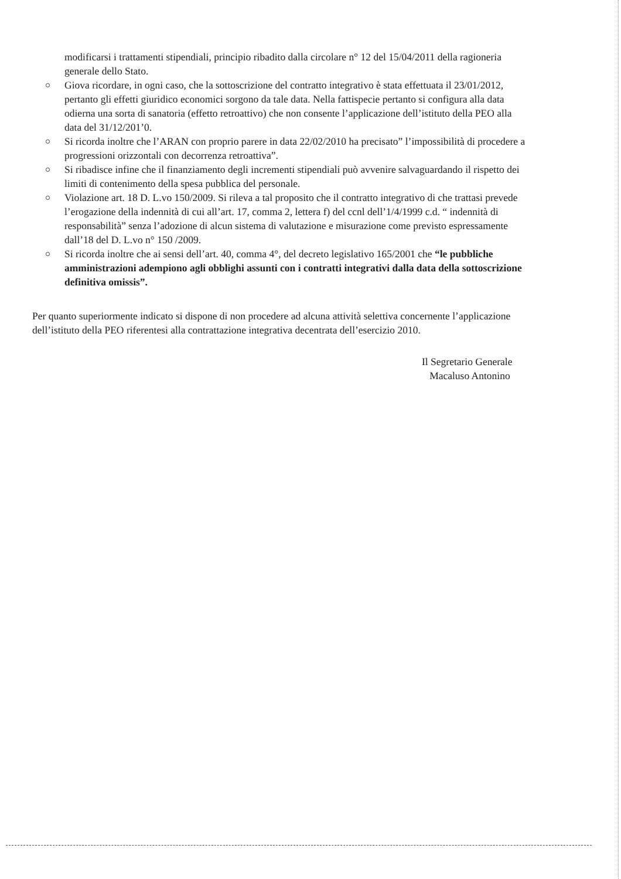modificarsi i trattamenti stipendiali, principio ribadito dalla circolare n° 12 del 15/04/2011 della ragioneria generale dello Stato.
Giova ricordare, in ogni caso, che la sottoscrizione del contratto integrativo è stata effettuata il 23/01/2012, pertanto gli effetti giuridico economici sorgono da tale data. Nella fattispecie pertanto si configura alla data odierna una sorta di sanatoria (effetto retroattivo) che non consente l’applicazione dell’istituto della PEO alla data del 31/12/201’0.
Si ricorda inoltre che l’ARAN con proprio parere in data 22/02/2010 ha precisato” l’impossibilità di procedere a progressioni orizzontali con decorrenza retroattiva”.
Si ribadisce infine che il finanziamento degli incrementi stipendiali può avvenire salvaguardando il rispetto dei limiti di contenimento della spesa pubblica del personale.
Violazione art. 18 D. L.vo 150/2009. Si rileva a tal proposito che il contratto integrativo di che trattasi prevede l’erogazione della indennità di cui all’art. 17, comma 2, lettera f) del ccnl dell’1/4/1999 c.d. “ indennità di responsabilità” senza l’adozione di alcun sistema di valutazione e misurazione come previsto espressamente dall’18 del D. L.vo n° 150 /2009.
Si ricorda inoltre che ai sensi dell’art. 40, comma 4°, del decreto legislativo 165/2001 che “le pubbliche amministrazioni adempiono agli obblighi assunti con i contratti integrativi dalla data della sottoscrizione definitiva omissis”.
Per quanto superiormente indicato si dispone di non procedere ad alcuna attività selettiva concernente l’applicazione dell’istituto della PEO riferentesi alla contrattazione integrativa decentrata dell’esercizio 2010.
Il Segretario Generale
Macaluso Antonino